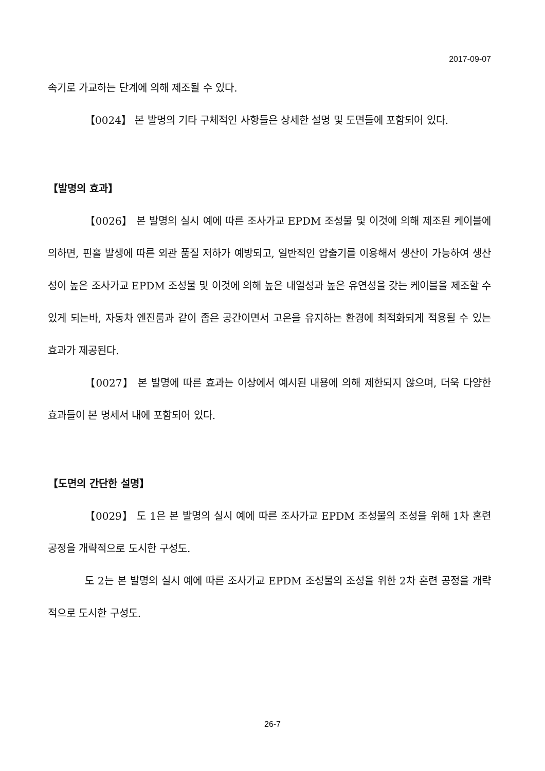2017-09-07
속기로 가교하는 단계에 의해 제조될 수 있다.
【0024】 본 발명의 기타 구체적인 사항들은 상세한 설명 및 도면들에 포함되어 있다.
【발명의 효과】
【0026】 본 발명의 실시 예에 따른 조사가교 EPDM 조성물 및 이것에 의해 제조된 케이블에 의하면, 핀홀 발생에 따른 외관 품질 저하가 예방되고, 일반적인 압출기를 이용해서 생산이 가능하여 생산성이 높은 조사가교 EPDM 조성물 및 이것에 의해 높은 내열성과 높은 유연성을 갖는 케이블을 제조할 수 있게 되는바, 자동차 엔진룸과 같이 좁은 공간이면서 고온을 유지하는 환경에 최적화되게 적용될 수 있는 효과가 제공된다.
【0027】 본 발명에 따른 효과는 이상에서 예시된 내용에 의해 제한되지 않으며, 더욱 다양한 효과들이 본 명세서 내에 포함되어 있다.
【도면의 간단한 설명】
【0029】 도 1은 본 발명의 실시 예에 따른 조사가교 EPDM 조성물의 조성을 위해 1차 혼련 공정을 개략적으로 도시한 구성도.
도 2는 본 발명의 실시 예에 따른 조사가교 EPDM 조성물의 조성을 위한 2차 혼련 공정을 개략적으로 도시한 구성도.
26-7